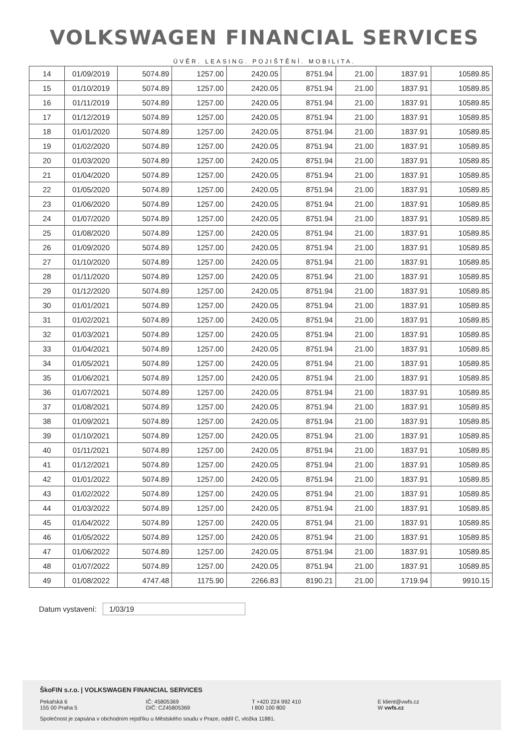VOLKSWAGEN FINANCIAL SERVICES
ÚVĚR. LEASING. POJIŠTĚNÍ. MOBILITA.
| 14 | 01/09/2019 | 5074.89 | 1257.00 | 2420.05 | 8751.94 | 21.00 | 1837.91 | 10589.85 |
| 15 | 01/10/2019 | 5074.89 | 1257.00 | 2420.05 | 8751.94 | 21.00 | 1837.91 | 10589.85 |
| 16 | 01/11/2019 | 5074.89 | 1257.00 | 2420.05 | 8751.94 | 21.00 | 1837.91 | 10589.85 |
| 17 | 01/12/2019 | 5074.89 | 1257.00 | 2420.05 | 8751.94 | 21.00 | 1837.91 | 10589.85 |
| 18 | 01/01/2020 | 5074.89 | 1257.00 | 2420.05 | 8751.94 | 21.00 | 1837.91 | 10589.85 |
| 19 | 01/02/2020 | 5074.89 | 1257.00 | 2420.05 | 8751.94 | 21.00 | 1837.91 | 10589.85 |
| 20 | 01/03/2020 | 5074.89 | 1257.00 | 2420.05 | 8751.94 | 21.00 | 1837.91 | 10589.85 |
| 21 | 01/04/2020 | 5074.89 | 1257.00 | 2420.05 | 8751.94 | 21.00 | 1837.91 | 10589.85 |
| 22 | 01/05/2020 | 5074.89 | 1257.00 | 2420.05 | 8751.94 | 21.00 | 1837.91 | 10589.85 |
| 23 | 01/06/2020 | 5074.89 | 1257.00 | 2420.05 | 8751.94 | 21.00 | 1837.91 | 10589.85 |
| 24 | 01/07/2020 | 5074.89 | 1257.00 | 2420.05 | 8751.94 | 21.00 | 1837.91 | 10589.85 |
| 25 | 01/08/2020 | 5074.89 | 1257.00 | 2420.05 | 8751.94 | 21.00 | 1837.91 | 10589.85 |
| 26 | 01/09/2020 | 5074.89 | 1257.00 | 2420.05 | 8751.94 | 21.00 | 1837.91 | 10589.85 |
| 27 | 01/10/2020 | 5074.89 | 1257.00 | 2420.05 | 8751.94 | 21.00 | 1837.91 | 10589.85 |
| 28 | 01/11/2020 | 5074.89 | 1257.00 | 2420.05 | 8751.94 | 21.00 | 1837.91 | 10589.85 |
| 29 | 01/12/2020 | 5074.89 | 1257.00 | 2420.05 | 8751.94 | 21.00 | 1837.91 | 10589.85 |
| 30 | 01/01/2021 | 5074.89 | 1257.00 | 2420.05 | 8751.94 | 21.00 | 1837.91 | 10589.85 |
| 31 | 01/02/2021 | 5074.89 | 1257.00 | 2420.05 | 8751.94 | 21.00 | 1837.91 | 10589.85 |
| 32 | 01/03/2021 | 5074.89 | 1257.00 | 2420.05 | 8751.94 | 21.00 | 1837.91 | 10589.85 |
| 33 | 01/04/2021 | 5074.89 | 1257.00 | 2420.05 | 8751.94 | 21.00 | 1837.91 | 10589.85 |
| 34 | 01/05/2021 | 5074.89 | 1257.00 | 2420.05 | 8751.94 | 21.00 | 1837.91 | 10589.85 |
| 35 | 01/06/2021 | 5074.89 | 1257.00 | 2420.05 | 8751.94 | 21.00 | 1837.91 | 10589.85 |
| 36 | 01/07/2021 | 5074.89 | 1257.00 | 2420.05 | 8751.94 | 21.00 | 1837.91 | 10589.85 |
| 37 | 01/08/2021 | 5074.89 | 1257.00 | 2420.05 | 8751.94 | 21.00 | 1837.91 | 10589.85 |
| 38 | 01/09/2021 | 5074.89 | 1257.00 | 2420.05 | 8751.94 | 21.00 | 1837.91 | 10589.85 |
| 39 | 01/10/2021 | 5074.89 | 1257.00 | 2420.05 | 8751.94 | 21.00 | 1837.91 | 10589.85 |
| 40 | 01/11/2021 | 5074.89 | 1257.00 | 2420.05 | 8751.94 | 21.00 | 1837.91 | 10589.85 |
| 41 | 01/12/2021 | 5074.89 | 1257.00 | 2420.05 | 8751.94 | 21.00 | 1837.91 | 10589.85 |
| 42 | 01/01/2022 | 5074.89 | 1257.00 | 2420.05 | 8751.94 | 21.00 | 1837.91 | 10589.85 |
| 43 | 01/02/2022 | 5074.89 | 1257.00 | 2420.05 | 8751.94 | 21.00 | 1837.91 | 10589.85 |
| 44 | 01/03/2022 | 5074.89 | 1257.00 | 2420.05 | 8751.94 | 21.00 | 1837.91 | 10589.85 |
| 45 | 01/04/2022 | 5074.89 | 1257.00 | 2420.05 | 8751.94 | 21.00 | 1837.91 | 10589.85 |
| 46 | 01/05/2022 | 5074.89 | 1257.00 | 2420.05 | 8751.94 | 21.00 | 1837.91 | 10589.85 |
| 47 | 01/06/2022 | 5074.89 | 1257.00 | 2420.05 | 8751.94 | 21.00 | 1837.91 | 10589.85 |
| 48 | 01/07/2022 | 5074.89 | 1257.00 | 2420.05 | 8751.94 | 21.00 | 1837.91 | 10589.85 |
| 49 | 01/08/2022 | 4747.48 | 1175.90 | 2266.83 | 8190.21 | 21.00 | 1719.94 | 9910.15 |
Datum vystavení: 1/03/19
ŠkoFIN s.r.o. | VOLKSWAGEN FINANCIAL SERVICES
Pekařská 6
155 00 Praha 5
IČ: 45805369
DIČ: CZ45805369
T +420 224 992 410
I 800 100 800
E klient@vwfs.cz
W vwfs.cz
Společnost je zapsána v obchodním rejstříku u Městského soudu v Praze, oddíl C, vložka 11881.